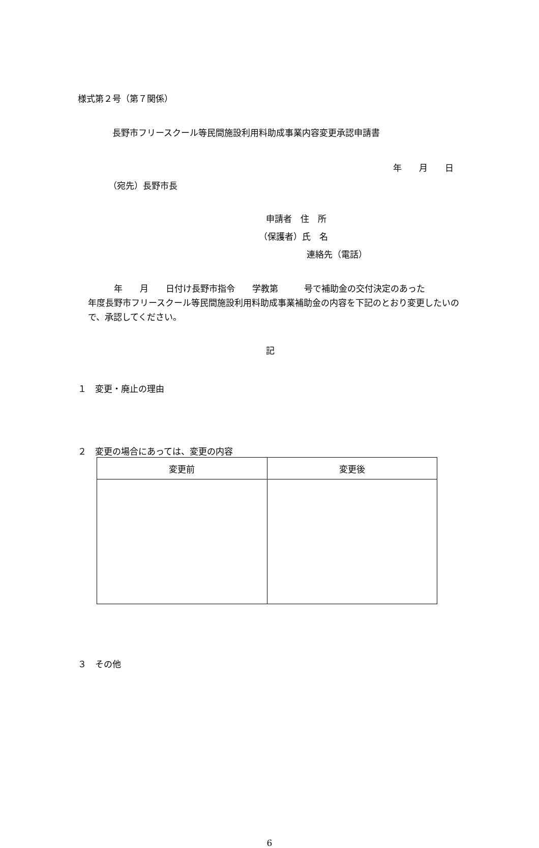様式第２号（第７関係）
長野市フリースクール等民間施設利用料助成事業内容変更承認申請書
年　　月　　日
（宛先）長野市長
申請者　住　所
（保護者）氏　名
連絡先（電話）
　　　年　　月　　日付け長野市指令　　学教第　　　号で補助金の交付決定のあった　　　　年度長野市フリースクール等民間施設利用料助成事業補助金の内容を下記のとおり変更したいので、承認してください。
記
１　変更・廃止の理由
２　変更の場合にあっては、変更の内容
| 変更前 | 変更後 |
| --- | --- |
３　その他
6